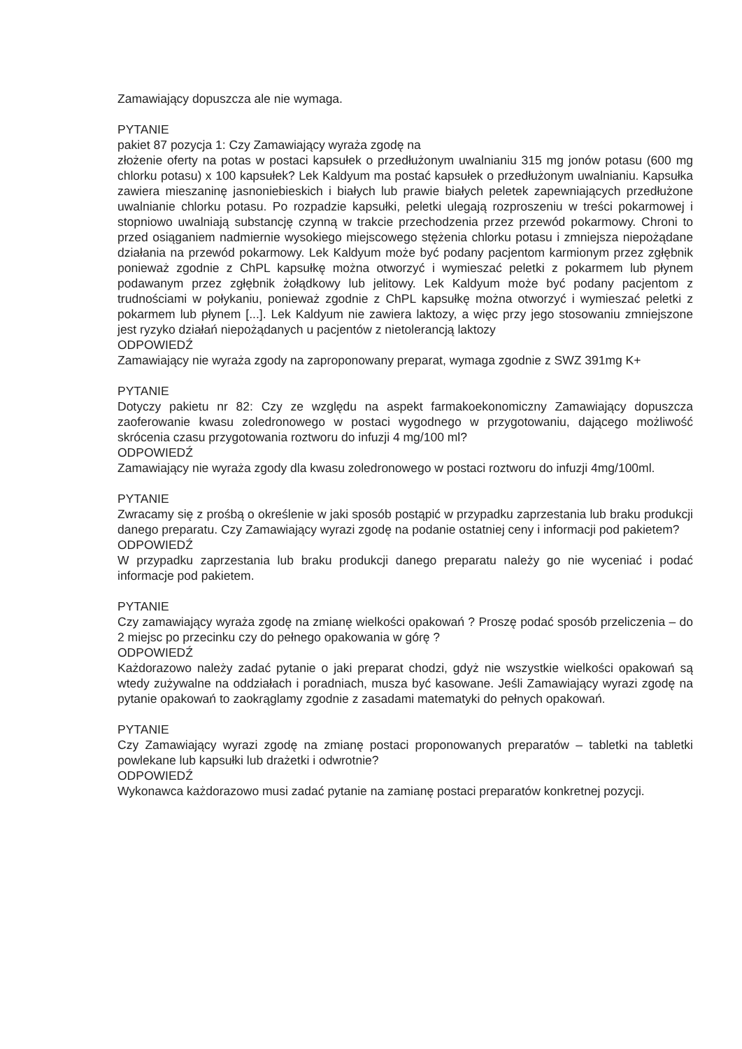Zamawiający dopuszcza ale nie wymaga.
PYTANIE
pakiet 87 pozycja 1: Czy Zamawiający wyraża zgodę na
złożenie oferty na potas w postaci kapsułek o przedłużonym uwalnianiu 315 mg jonów potasu (600 mg chlorku potasu) x 100 kapsułek? Lek Kaldyum ma postać kapsułek o przedłużonym uwalnianiu. Kapsułka zawiera mieszaninę jasnoniebieskich i białych lub prawie białych peletek zapewniających przedłużone uwalnianie chlorku potasu. Po rozpadzie kapsułki, peletki ulegają rozproszeniu w treści pokarmowej i stopniowo uwalniają substancję czynną w trakcie przechodzenia przez przewód pokarmowy. Chroni to przed osiąganiem nadmiernie wysokiego miejscowego stężenia chlorku potasu i zmniejsza niepożądane działania na przewód pokarmowy. Lek Kaldyum może być podany pacjentom karmionym przez zgłębnik ponieważ zgodnie z ChPL kapsułkę można otworzyć i wymieszać peletki z pokarmem lub płynem podawanym przez zgłębnik żołądkowy lub jelitowy. Lek Kaldyum może być podany pacjentom z trudnościami w połykaniu, ponieważ zgodnie z ChPL kapsułkę można otworzyć i wymieszać peletki z pokarmem lub płynem [...]. Lek Kaldyum nie zawiera laktozy, a więc przy jego stosowaniu zmniejszone jest ryzyko działań niepożądanych u pacjentów z nietolerancją laktozy
ODPOWIEDŹ
Zamawiający nie wyraża zgody na zaproponowany preparat, wymaga zgodnie z SWZ 391mg K+
PYTANIE
Dotyczy pakietu nr 82: Czy ze względu na aspekt farmakoekonomiczny Zamawiający dopuszcza zaoferowanie kwasu zoledronowego w postaci wygodnego w przygotowaniu, dającego możliwość skrócenia czasu przygotowania roztworu do infuzji 4 mg/100 ml?
ODPOWIEDŹ
Zamawiający nie wyraża zgody dla kwasu zoledronowego w postaci roztworu do infuzji 4mg/100ml.
PYTANIE
Zwracamy się z prośbą o określenie w jaki sposób postąpić w przypadku zaprzestania lub braku produkcji danego preparatu. Czy Zamawiający wyrazi zgodę na podanie ostatniej ceny i informacji pod pakietem?
ODPOWIEDŹ
W przypadku zaprzestania lub braku produkcji danego preparatu należy go nie wyceniać i podać informacje pod pakietem.
PYTANIE
Czy zamawiający wyraża zgodę na zmianę wielkości opakowań ? Proszę podać sposób przeliczenia – do 2 miejsc po przecinku czy do pełnego opakowania w górę ?
ODPOWIEDŹ
Każdorazowo należy zadać pytanie o jaki preparat chodzi, gdyż nie wszystkie wielkości opakowań są wtedy zużywalne na oddziałach i poradniach, musza być kasowane. Jeśli Zamawiający wyrazi zgodę na pytanie opakowań to zaokrąglamy zgodnie z zasadami matematyki do pełnych opakowań.
PYTANIE
Czy Zamawiający wyrazi zgodę na zmianę postaci proponowanych preparatów – tabletki na tabletki powlekane lub kapsułki lub drażetki i odwrotnie?
ODPOWIEDŹ
Wykonawca każdorazowo musi zadać pytanie na zamianę postaci preparatów konkretnej pozycji.